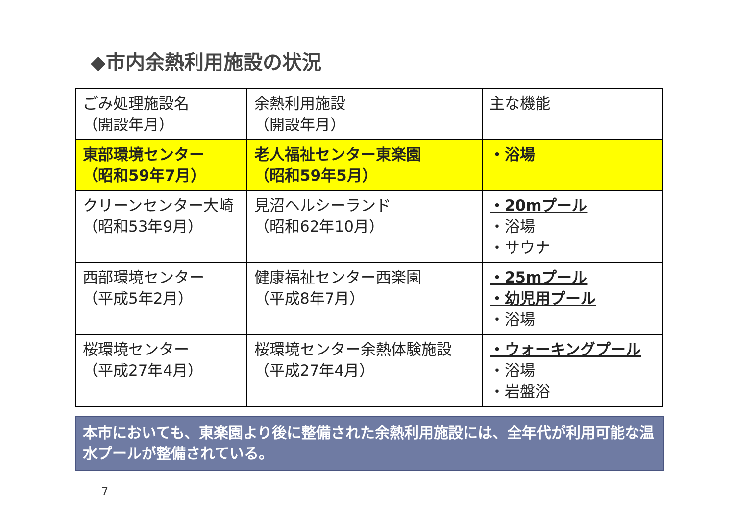◆市内余熱利用施設の状況
| ごみ処理施設名 （開設年月） | 余熱利用施設 （開設年月） | 主な機能 |
| 東部環境センター （昭和59年7月） | 老人福祉センター東楽園 （昭和59年5月） | ・浴場 |
| クリーンセンター大崎 （昭和53年9月） | 見沼ヘルシーランド （昭和62年10月） | ・20mプール ・浴場 ・サウナ |
| 西部環境センター （平成5年2月） | 健康福祉センター西楽園 （平成8年7月） | ・25mプール ・幼児用プール ・浴場 |
| 桜環境センター （平成27年4月） | 桜環境センター余熱体験施設 （平成27年4月） | ・ウォーキングプール ・浴場 ・岩盤浴 |
本市においても、東楽園より後に整備された余熱利用施設には、全年代が利用可能な温水プールが整備されている。
7